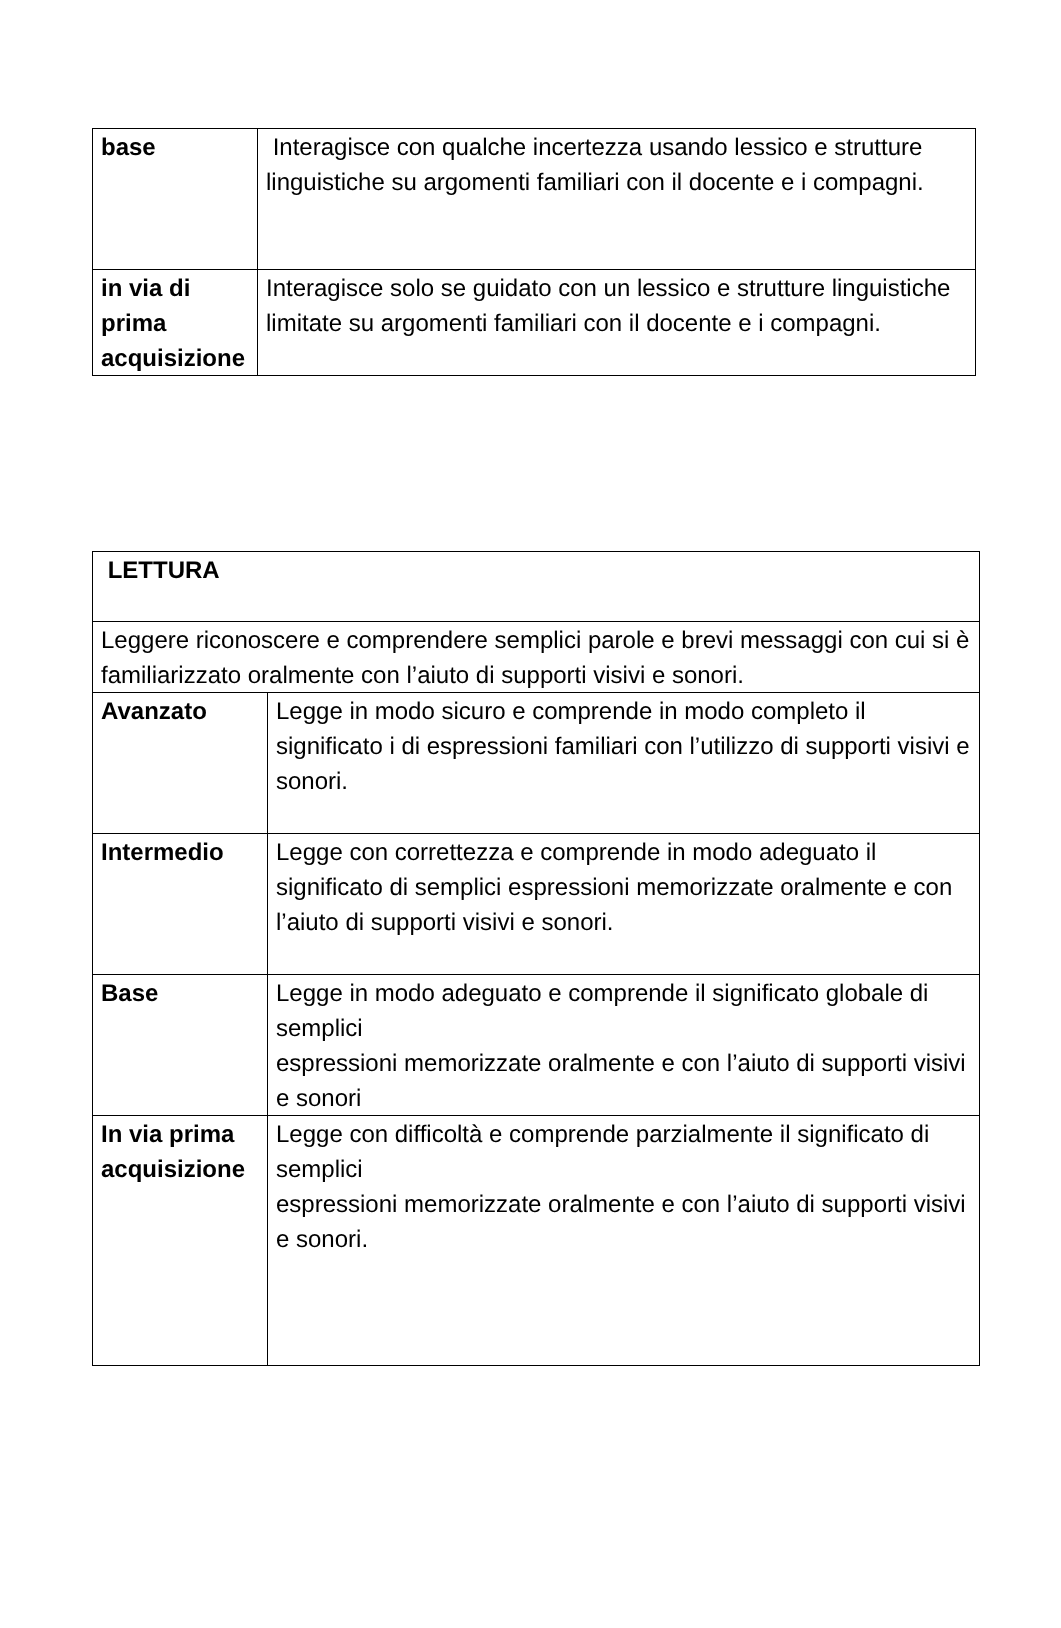| base | Interagisce con qualche incertezza usando lessico e strutture linguistiche su argomenti familiari con il docente e i compagni. |
| in via di prima acquisizione | Interagisce solo se guidato con un lessico e strutture linguistiche limitate su argomenti familiari con il docente e i compagni. |
| LETTURA | |
| Leggere riconoscere e comprendere semplici parole e brevi messaggi con cui si è familiarizzato oralmente con l’aiuto di supporti visivi e sonori. | |
| Avanzato | Legge in modo sicuro e comprende in modo completo il significato i di espressioni familiari con l’utilizzo di supporti visivi e sonori. |
| Intermedio | Legge con correttezza e comprende in modo adeguato il significato di semplici espressioni memorizzate oralmente e con l’aiuto di supporti visivi e sonori. |
| Base | Legge in modo adeguato e comprende il significato globale di semplici espressioni memorizzate oralmente e con l’aiuto di supporti visivi e sonori |
| In via prima acquisizione | Legge con difficoltà e comprende parzialmente il significato di semplici espressioni memorizzate oralmente e con l’aiuto di supporti visivi e sonori. |